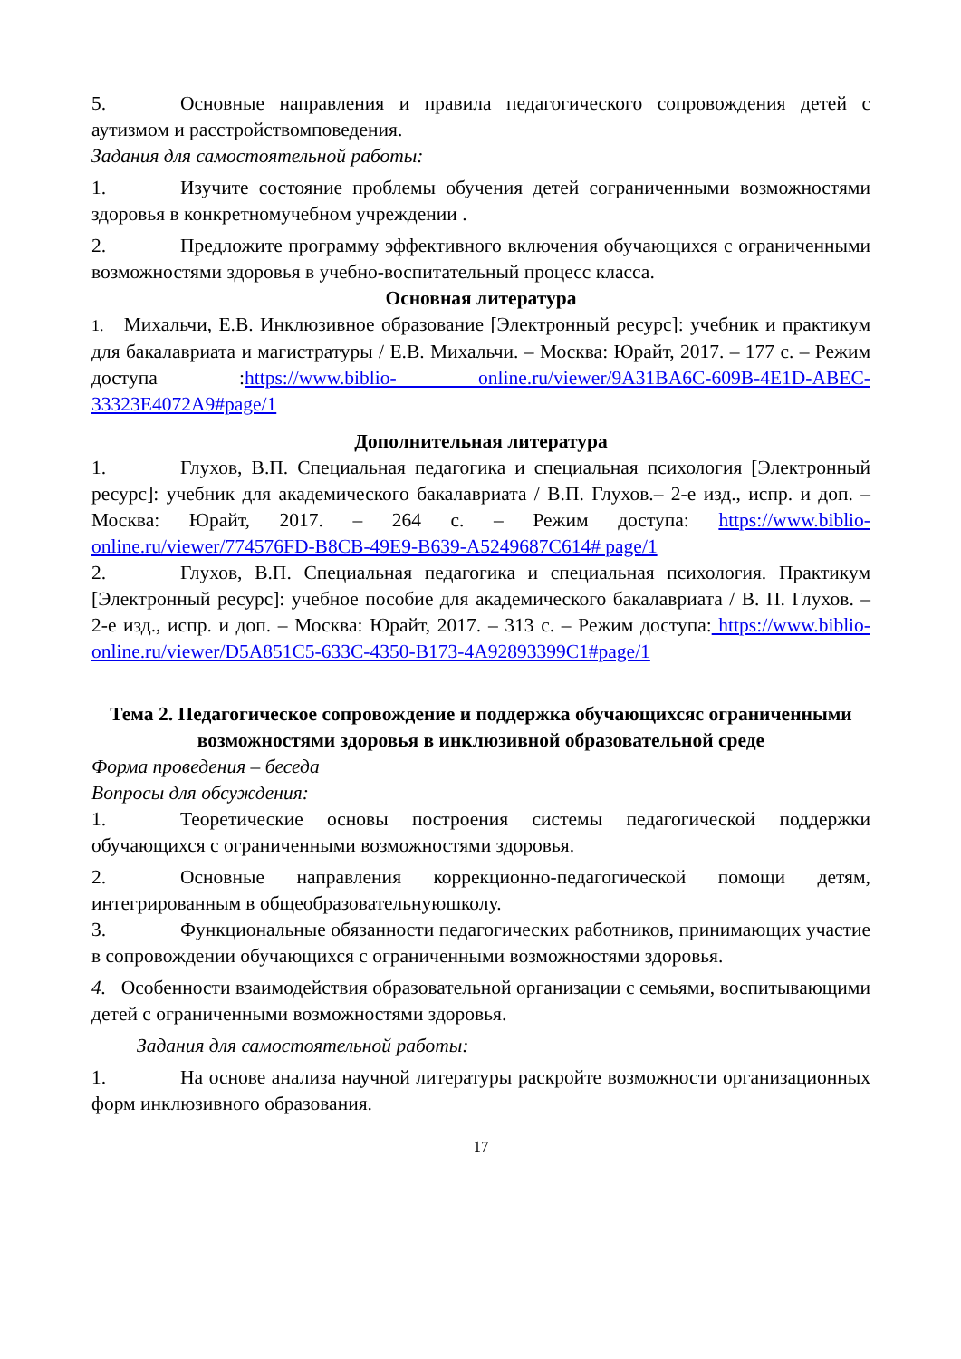5. Основные направления и правила педагогического сопровождения детей с аутизмом и расстройствомповедения.
Задания для самостоятельной работы:
1. Изучите состояние проблемы обучения детей сограниченными возможностями здоровья в конкретномучебном учреждении .
2. Предложите программу эффективного включения обучающихся с ограниченными возможностями здоровья в учебно-воспитательный процесс класса.
Основная литература
1. Михальчи, Е.В. Инклюзивное образование [Электронный ресурс]: учебник и практикум для бакалавриата и магистратуры / Е.В. Михальчи. – Москва: Юрайт, 2017. – 177 с. – Режим доступа :https://www.biblio- online.ru/viewer/9A31BA6C-609B-4E1D-ABEC-33323E4072A9#page/1
Дополнительная литература
1. Глухов, В.П. Специальная педагогика и специальная психология [Электронный ресурс]: учебник для академического бакалавриата / В.П. Глухов.– 2-е изд., испр. и доп. – Москва: Юрайт, 2017. – 264 с. – Режим доступа: https://www.biblio-online.ru/viewer/774576FD-B8CB-49E9-B639-A5249687C614# page/1
2. Глухов, В.П. Специальная педагогика и специальная психология. Практикум [Электронный ресурс]: учебное пособие для академического бакалавриата / В. П. Глухов. – 2-е изд., испр. и доп. – Москва: Юрайт, 2017. – 313 с. – Режим доступа: https://www.biblio-online.ru/viewer/D5A851C5-633C-4350-B173-4A92893399C1#page/1
Тема 2. Педагогическое сопровождение и поддержка обучающихсяс ограниченными возможностями здоровья в инклюзивной образовательной среде
Форма проведения – беседа
Вопросы для обсуждения:
1. Теоретические основы построения системы педагогической поддержки обучающихся с ограниченными возможностями здоровья.
2. Основные направления коррекционно-педагогической помощи детям, интегрированным в общеобразовательнуюшколу.
3. Функциональные обязанности педагогических работников, принимающих участие в сопровождении обучающихся с ограниченными возможностями здоровья.
4. Особенности взаимодействия образовательной организации с семьями, воспитывающими детей с ограниченными возможностями здоровья.
Задания для самостоятельной работы:
1. На основе анализа научной литературы раскройте возможности организационных форм инклюзивного образования.
17